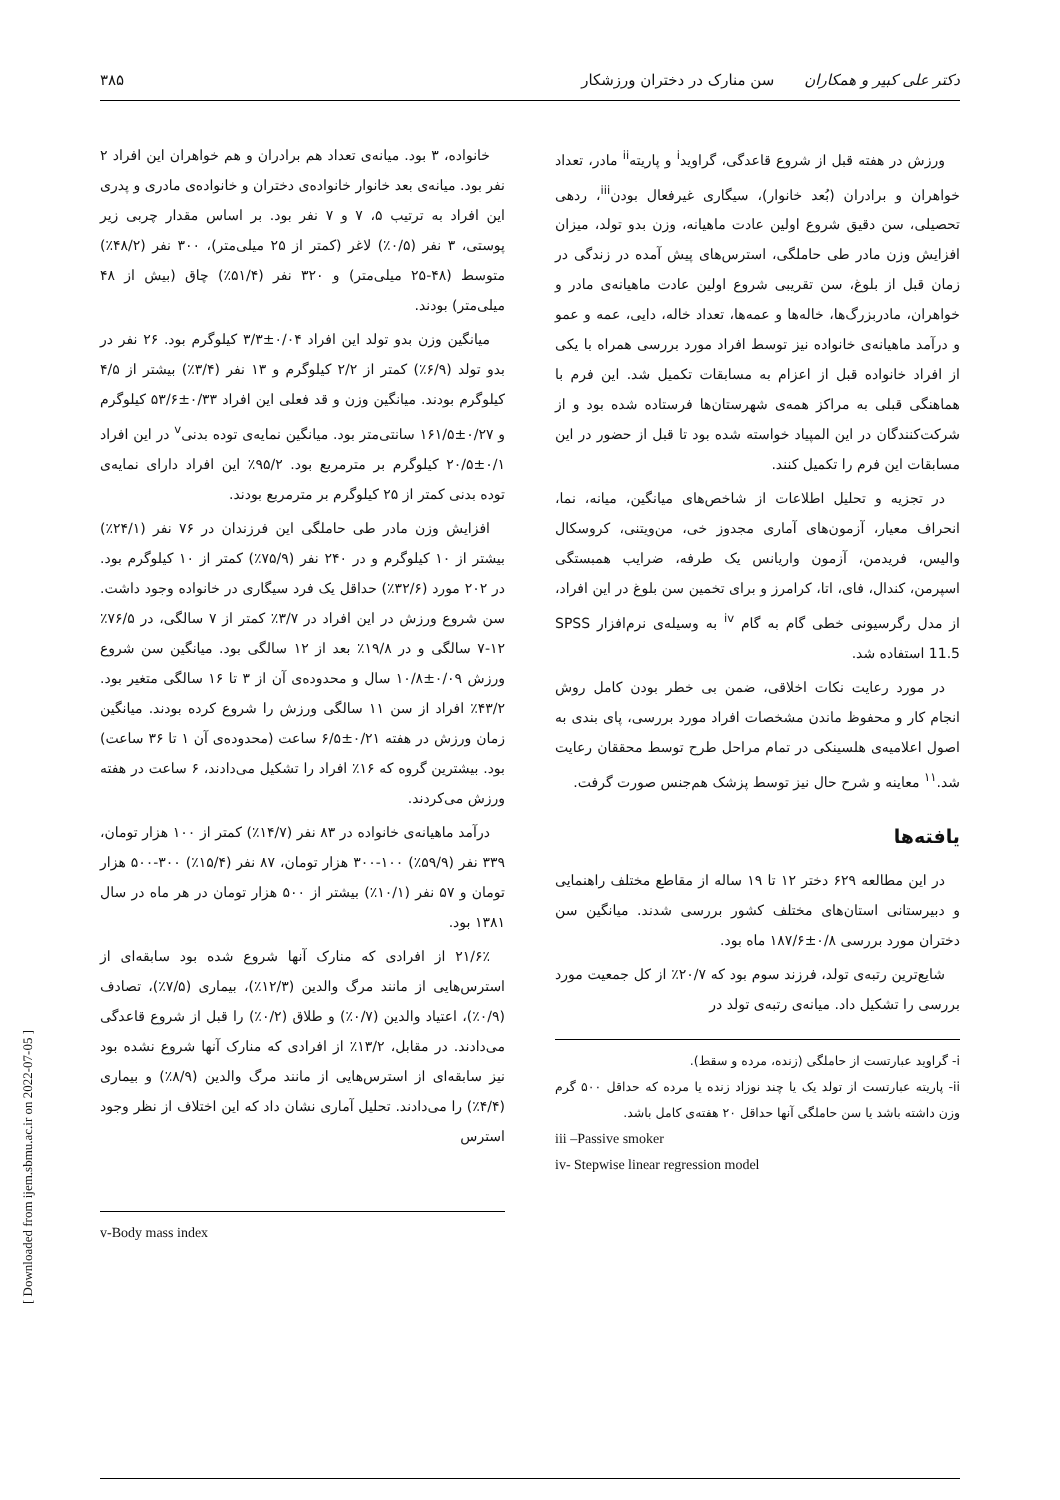دکتر علی کبیر و همکاران سن منارک در دختران ورزشکار
۳۸۵
ورزش در هفته قبل از شروع قاعدگی، گراوید<sup>i</sup> و پاریته<sup>ii</sup> مادر، تعداد خواهران و برادران (بُعد خانوار)، سیگاری غیرفعال بودن<sup>iii</sup>، ردهی تحصیلی، سن دقیق شروع اولین عادت ماهیانه، وزن بدو تولد، میزان افزایش وزن مادر طی حاملگی، استرس‌های پیش آمده در زندگی در زمان قبل از بلوغ، سن تقریبی شروع اولین عادت ماهیانه‌ی مادر و خواهران، مادربزرگ‌ها، خاله‌ها و عمه‌ها، تعداد خاله، دایی، عمه و عمو و درآمد ماهیانه‌ی خانواده نیز توسط افراد مورد بررسی همراه با یکی از افراد خانواده قبل از اعزام به مسابقات تکمیل شد. این فرم با هماهنگی قبلی به مراکز همه‌ی شهرستان‌ها فرستاده شده بود و از شرکت‌کنندگان در این المپیاد خواسته شده بود تا قبل از حضور در این مسابقات این فرم را تکمیل کنند.
در تجزیه و تحلیل اطلاعات از شاخص‌های میانگین، میانه، نما، انحراف معیار، آزمون‌های آماری مجدوز خی، من‌ویتنی، کروسکال والیس، فریدمن، آزمون واریانس یک طرفه، ضرایب همبستگی اسپرمن، کندال، فای، اتا، کرامرز و برای تخمین سن بلوغ در این افراد، از مدل رگرسیونی خطی گام به گام <sup>iv</sup> به وسیله‌ی نرم‌افزار SPSS 11.5 استفاده شد.
در مورد رعایت نکات اخلاقی، ضمن بی خطر بودن کامل روش انجام کار و محفوظ ماندن مشخصات افراد مورد بررسی، پای بندی به اصول اعلامیه‌ی هلسینکی در تمام مراحل طرح توسط محققان رعایت شد.<sup>۱۱</sup> معاینه و شرح حال نیز توسط پزشک هم‌جنس صورت گرفت.
یافته‌ها
در این مطالعه ۶۲۹ دختر ۱۲ تا ۱۹ ساله از مقاطع مختلف راهنمایی و دبیرستانی استان‌های مختلف کشور بررسی شدند. میانگین سن دختران مورد بررسی ۰/۸±۱۸۷/۶ ماه بود.
شایع‌ترین رتبه‌ی تولد، فرزند سوم بود که ۲۰/۷٪ از کل جمعیت مورد بررسی را تشکیل داد. میانه‌ی رتبه‌ی تولد در
i- گراوید عبارتست از حاملگی (زنده، مرده و سقط).
ii- پاریته عبارتست از تولد یک یا چند نوزاد زنده یا مرده که حداقل ۵۰۰ گرم وزن داشته باشد یا سن حاملگی آنها حداقل ۲۰ هفته‌ی کامل باشد.
iii –Passive smoker
iv- Stepwise linear regression model
خانواده، ۳ بود. میانه‌ی تعداد هم برادران و هم خواهران این افراد ۲ نفر بود. میانه‌ی بعد خانوار خانواده‌ی دختران و خانواده‌ی مادری و پدری این افراد به ترتیب ۵، ۷ و ۷ نفر بود. بر اساس مقدار چربی زیر پوستی، ۳ نفر (۰/۵٪) لاغر (کمتر از ۲۵ میلی‌متر)، ۳۰۰ نفر (۴۸/۲٪) متوسط (۴۸-۲۵ میلی‌متر) و ۳۲۰ نفر (۵۱/۴٪) چاق (بیش از ۴۸ میلی‌متر) بودند.
میانگین وزن بدو تولد این افراد ۰/۰۴±۳/۳ کیلوگرم بود. ۲۶ نفر در بدو تولد (۶/۹٪) کمتر از ۲/۲ کیلوگرم و ۱۳ نفر (۳/۴٪) بیشتر از ۴/۵ کیلوگرم بودند. میانگین وزن و قد فعلی این افراد ۰/۳۳±۵۳/۶ کیلوگرم و ۰/۲۷±۱۶۱/۵ سانتی‌متر بود. میانگین نمایه‌ی توده بدنی<sup>v</sup> در این افراد ۰/۱±۲۰/۵ کیلوگرم بر مترمربع بود. ۹۵/۲٪ این افراد دارای نمایه‌ی توده بدنی کمتر از ۲۵ کیلوگرم بر مترمربع بودند.
افزایش وزن مادر طی حاملگی این فرزندان در ۷۶ نفر (۲۴/۱٪) بیشتر از ۱۰ کیلوگرم و در ۲۴۰ نفر (۷۵/۹٪) کمتر از ۱۰ کیلوگرم بود. در ۲۰۲ مورد (۳۲/۶٪) حداقل یک فرد سیگاری در خانواده وجود داشت. سن شروع ورزش در این افراد در ۳/۷٪ کمتر از ۷ سالگی، در ۷۶/۵٪ ۱۲-۷ سالگی و در ۱۹/۸٪ بعد از ۱۲ سالگی بود. میانگین سن شروع ورزش ۰/۰۹±۱۰/۸ سال و محدوده‌ی آن از ۳ تا ۱۶ سالگی متغیر بود. ۴۳/۲٪ افراد از سن ۱۱ سالگی ورزش را شروع کرده بودند. میانگین زمان ورزش در هفته ۰/۲۱±۶/۵ ساعت (محدوده‌ی آن ۱ تا ۳۶ ساعت) بود. بیشترین گروه که ۱۶٪ افراد را تشکیل می‌دادند، ۶ ساعت در هفته ورزش می‌کردند.
درآمد ماهیانه‌ی خانواده در ۸۳ نفر (۱۴/۷٪) کمتر از ۱۰۰ هزار تومان، ۳۳۹ نفر (۵۹/۹٪) ۱۰۰-۳۰۰ هزار تومان، ۸۷ نفر (۱۵/۴٪) ۳۰۰-۵۰۰ هزار تومان و ۵۷ نفر (۱۰/۱٪) بیشتر از ۵۰۰ هزار تومان در هر ماه در سال ۱۳۸۱ بود.
۲۱/۶٪ از افرادی که منارک آنها شروع شده بود سابقه‌ای از استرس‌هایی از مانند مرگ والدین (۱۲/۳٪)، بیماری (۷/۵٪)، تصادف (۰/۹٪)، اعتیاد والدین (۰/۷٪) و طلاق (۰/۲٪) را قبل از شروع قاعدگی می‌دادند. در مقابل، ۱۳/۲٪ از افرادی که منارک آنها شروع نشده بود نیز سابقه‌ای از استرس‌هایی از مانند مرگ والدین (۸/۹٪) و بیماری (۴/۴٪) را می‌دادند. تحلیل آماری نشان داد که این اختلاف از نظر وجود استرس
v-Body mass index
[ Downloaded from ijem.sbmu.ac.ir on 2022-07-05 ]